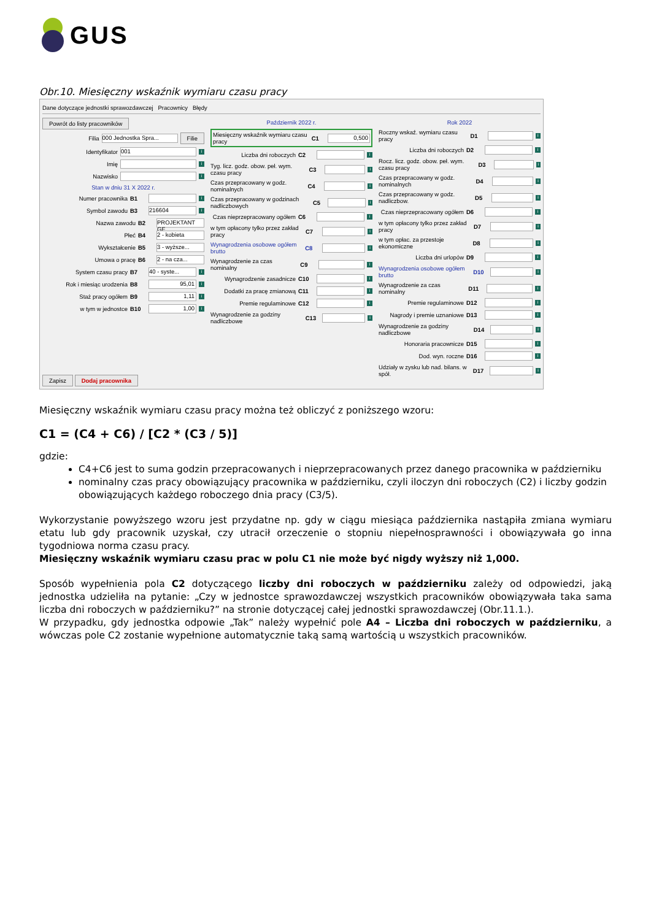GUS
Obr.10. Miesięczny wskaźnik wymiaru czasu pracy
Dane dotyczące jednostki sprawozdawczej Pracownicy Błędy
Powrót do listy pracowników
Filia 000 Jednostka Spra... Filie
Identyfikator 001 i
Imię i
Nazwisko i
Stan w dniu 31 X 2022 r.
Numer pracownika B1 i
Symbol zawodu B3 216604 i
Nazwa zawodu B2 PROJEKTANT GF
Płeć B4 2 - kobieta
Wykształcenie B5 3 - wyższe...
Umowa o pracę B6 2 - na cza...
System czasu pracy B7 40 - syste... i
Rok i miesiąc urodzenia B8 95,01 i
Staż pracy ogółem B9 1,11 i
w tym w jednostce B10 1,00 i
Zapisz Dodaj pracownika
Październik 2022 r.
Miesięczny wskaźnik wymiaru czasu pracy C1 0,500
Liczba dni roboczych C2 i
Tyg. licz. godz. obow. peł. wym. czasu pracy C3 i
Czas przepracowany w godz. nominalnych C4 i
Czas przepracowany w godzinach nadliczbowych C5 i
Czas nieprzepracowany ogółem C6 i
w tym opłacony tylko przez zakład pracy C7 i
Wynagrodzenia osobowe ogółem brutto C8 i
Wynagrodzenie za czas nominalny C9 i
Wynagrodzenie zasadnicze C10 i
Dodatki za pracę zmianową C11 i
Premie regulaminowe C12 i
Wynagrodzenie za godziny nadliczbowe C13 i
Rok 2022
Roczny wskaź. wymiaru czasu pracy D1 i
Liczba dni roboczych D2 i
Rocz. licz. godz. obow. peł. wym. czasu pracy D3 i
Czas przepracowany w godz. nominalnych D4 i
Czas przepracowany w godz. nadliczbow. D5 i
Czas nieprzepracowany ogółem D6 i
w tym opłacony tylko przez zakład pracy D7 i
w tym opłac. za przestoje ekonomiczne D8 i
Liczba dni urlopów D9 i
Wynagrodzenia osobowe ogółem brutto D10 i
Wynagrodzenie za czas nominalny D11 i
Premie regulaminowe D12 i
Nagrody i premie uznaniowe D13 i
Wynagrodzenie za godziny nadliczbowe D14 i
Honoraria pracownicze D15 i
Dod. wyn. roczne D16 i
Udziały w zysku lub nad. bilans. w spół. D17 i
Miesięczny wskaźnik wymiaru czasu pracy można też obliczyć z poniższego wzoru:
C1 = (C4 + C6) / [C2 * (C3 / 5)]
gdzie:
C4+C6 jest to suma godzin przepracowanych i nieprzepracowanych przez danego pracownika w październiku
nominalny czas pracy obowiązujący pracownika w październiku, czyli iloczyn dni roboczych (C2) i liczby godzin obowiązujących każdego roboczego dnia pracy (C3/5).
Wykorzystanie powyższego wzoru jest przydatne np. gdy w ciągu miesiąca października nastąpiła zmiana wymiaru etatu lub gdy pracownik uzyskał, czy utracił orzeczenie o stopniu niepełnosprawności i obowiązywała go inna tygodniowa norma czasu pracy.
Miesięczny wskaźnik wymiaru czasu prac w polu C1 nie może być nigdy wyższy niż 1,000.
Sposób wypełnienia pola C2 dotyczącego liczby dni roboczych w październiku zależy od odpowiedzi, jaką jednostka udzieliła na pytanie: „Czy w jednostce sprawozdawczej wszystkich pracowników obowiązywała taka sama liczba dni roboczych w październiku?” na stronie dotyczącej całej jednostki sprawozdawczej (Obr.11.1.).
W przypadku, gdy jednostka odpowie „Tak” należy wypełnić pole A4 – Liczba dni roboczych w październiku, a wówczas pole C2 zostanie wypełnione automatycznie taką samą wartością u wszystkich pracowników.